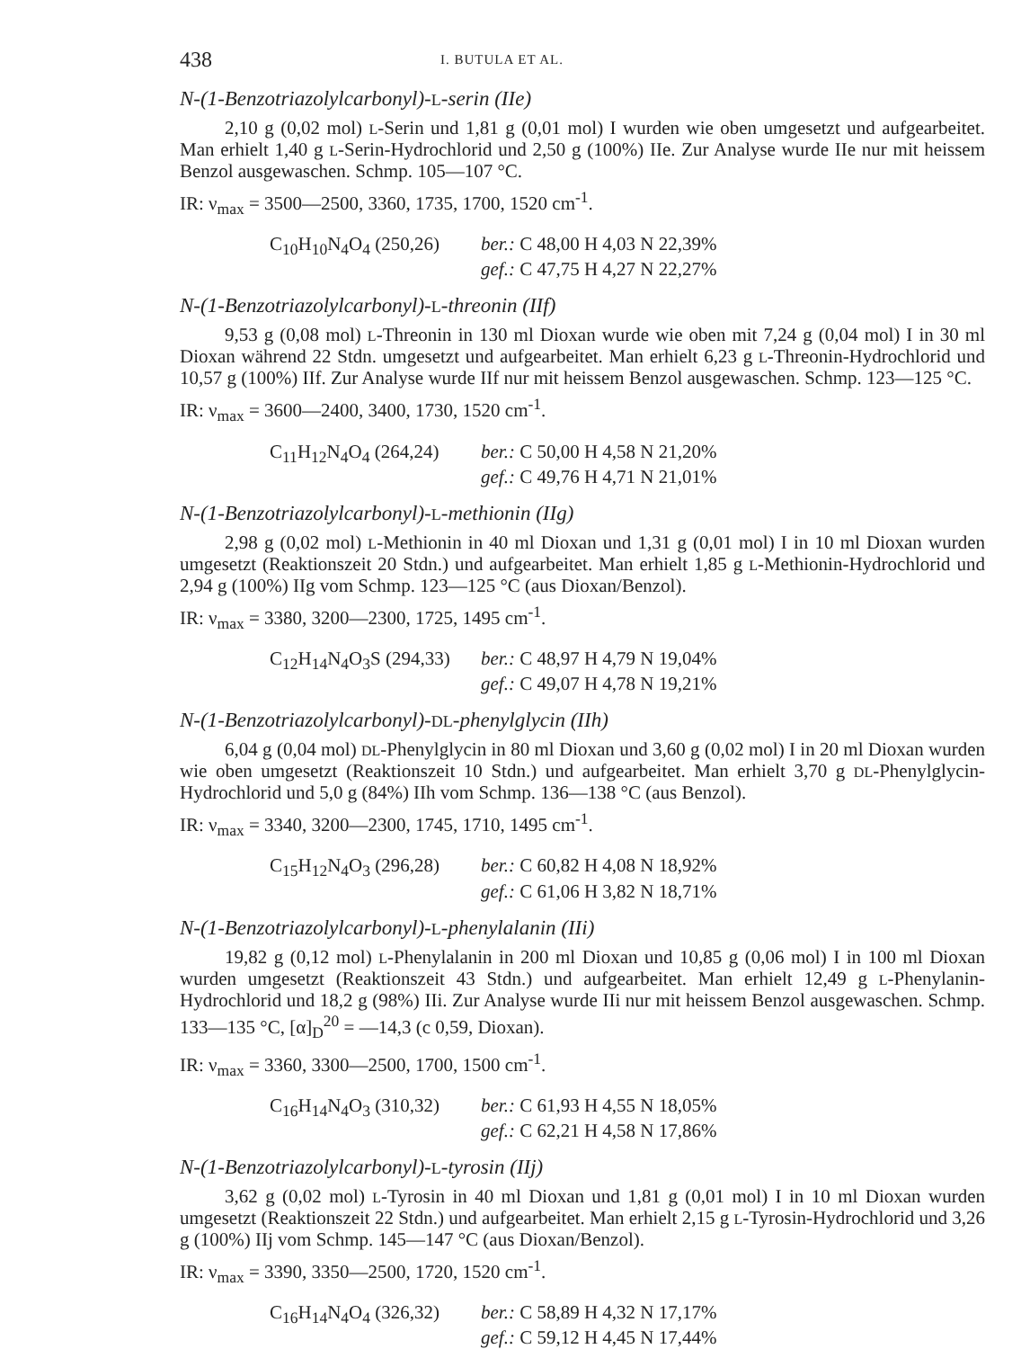438 I. BUTULA ET AL.
N-(1-Benzotriazolylcarbonyl)-L-serin (IIe)
2,10 g (0,02 mol) L-Serin und 1,81 g (0,01 mol) I wurden wie oben umgesetzt und aufgearbeitet. Man erhielt 1,40 g L-Serin-Hydrochlorid und 2,50 g (100%) IIe. Zur Analyse wurde IIe nur mit heissem Benzol ausgewaschen. Schmp. 105—107 °C.
IR: ν<sub>max</sub> = 3500—2500, 3360, 1735, 1700, 1520 cm<sup>-1</sup>.
C<sub>10</sub>H<sub>10</sub>N<sub>4</sub>O<sub>4</sub> (250,26) ber.: C 48,00 H 4,03 N 22,39%
gef.: C 47,75 H 4,27 N 22,27%
N-(1-Benzotriazolylcarbonyl)-L-threonin (IIf)
9,53 g (0,08 mol) L-Threonin in 130 ml Dioxan wurde wie oben mit 7,24 g (0,04 mol) I in 30 ml Dioxan während 22 Stdn. umgesetzt und aufgearbeitet. Man erhielt 6,23 g L-Threonin-Hydrochlorid und 10,57 g (100%) IIf. Zur Analyse wurde IIf nur mit heissem Benzol ausgewaschen. Schmp. 123—125 °C.
IR: ν<sub>max</sub> = 3600—2400, 3400, 1730, 1520 cm<sup>-1</sup>.
C<sub>11</sub>H<sub>12</sub>N<sub>4</sub>O<sub>4</sub> (264,24) ber.: C 50,00 H 4,58 N 21,20%
gef.: C 49,76 H 4,71 N 21,01%
N-(1-Benzotriazolylcarbonyl)-L-methionin (IIg)
2,98 g (0,02 mol) L-Methionin in 40 ml Dioxan und 1,31 g (0,01 mol) I in 10 ml Dioxan wurden umgesetzt (Reaktionszeit 20 Stdn.) und aufgearbeitet. Man erhielt 1,85 g L-Methionin-Hydrochlorid und 2,94 g (100%) IIg vom Schmp. 123—125 °C (aus Dioxan/Benzol).
IR: ν<sub>max</sub> = 3380, 3200—2300, 1725, 1495 cm<sup>-1</sup>.
C<sub>12</sub>H<sub>14</sub>N<sub>4</sub>O<sub>3</sub>S (294,33) ber.: C 48,97 H 4,79 N 19,04%
gef.: C 49,07 H 4,78 N 19,21%
N-(1-Benzotriazolylcarbonyl)-DL-phenylglycin (IIh)
6,04 g (0,04 mol) DL-Phenylglycin in 80 ml Dioxan und 3,60 g (0,02 mol) I in 20 ml Dioxan wurden wie oben umgesetzt (Reaktionszeit 10 Stdn.) und aufgearbeitet. Man erhielt 3,70 g DL-Phenylglycin-Hydrochlorid und 5,0 g (84%) IIh vom Schmp. 136—138 °C (aus Benzol).
IR: ν<sub>max</sub> = 3340, 3200—2300, 1745, 1710, 1495 cm<sup>-1</sup>.
C<sub>15</sub>H<sub>12</sub>N<sub>4</sub>O<sub>3</sub> (296,28) ber.: C 60,82 H 4,08 N 18,92%
gef.: C 61,06 H 3,82 N 18,71%
N-(1-Benzotriazolylcarbonyl)-L-phenylalanin (IIi)
19,82 g (0,12 mol) L-Phenylalanin in 200 ml Dioxan und 10,85 g (0,06 mol) I in 100 ml Dioxan wurden umgesetzt (Reaktionszeit 43 Stdn.) und aufgearbeitet. Man erhielt 12,49 g L-Phenylanin-Hydrochlorid und 18,2 g (98%) IIi. Zur Analyse wurde IIi nur mit heissem Benzol ausgewaschen. Schmp. 133—135 °C, [α]<sub>D</sub><sup>20</sup> = —14,3 (c 0,59, Dioxan).
IR: ν<sub>max</sub> = 3360, 3300—2500, 1700, 1500 cm<sup>-1</sup>.
C<sub>16</sub>H<sub>14</sub>N<sub>4</sub>O<sub>3</sub> (310,32) ber.: C 61,93 H 4,55 N 18,05%
gef.: C 62,21 H 4,58 N 17,86%
N-(1-Benzotriazolylcarbonyl)-L-tyrosin (IIj)
3,62 g (0,02 mol) L-Tyrosin in 40 ml Dioxan und 1,81 g (0,01 mol) I in 10 ml Dioxan wurden umgesetzt (Reaktionszeit 22 Stdn.) und aufgearbeitet. Man erhielt 2,15 g L-Tyrosin-Hydrochlorid und 3,26 g (100%) IIj vom Schmp. 145—147 °C (aus Dioxan/Benzol).
IR: ν<sub>max</sub> = 3390, 3350—2500, 1720, 1520 cm<sup>-1</sup>.
C<sub>16</sub>H<sub>14</sub>N<sub>4</sub>O<sub>4</sub> (326,32) ber.: C 58,89 H 4,32 N 17,17%
gef.: C 59,12 H 4,45 N 17,44%